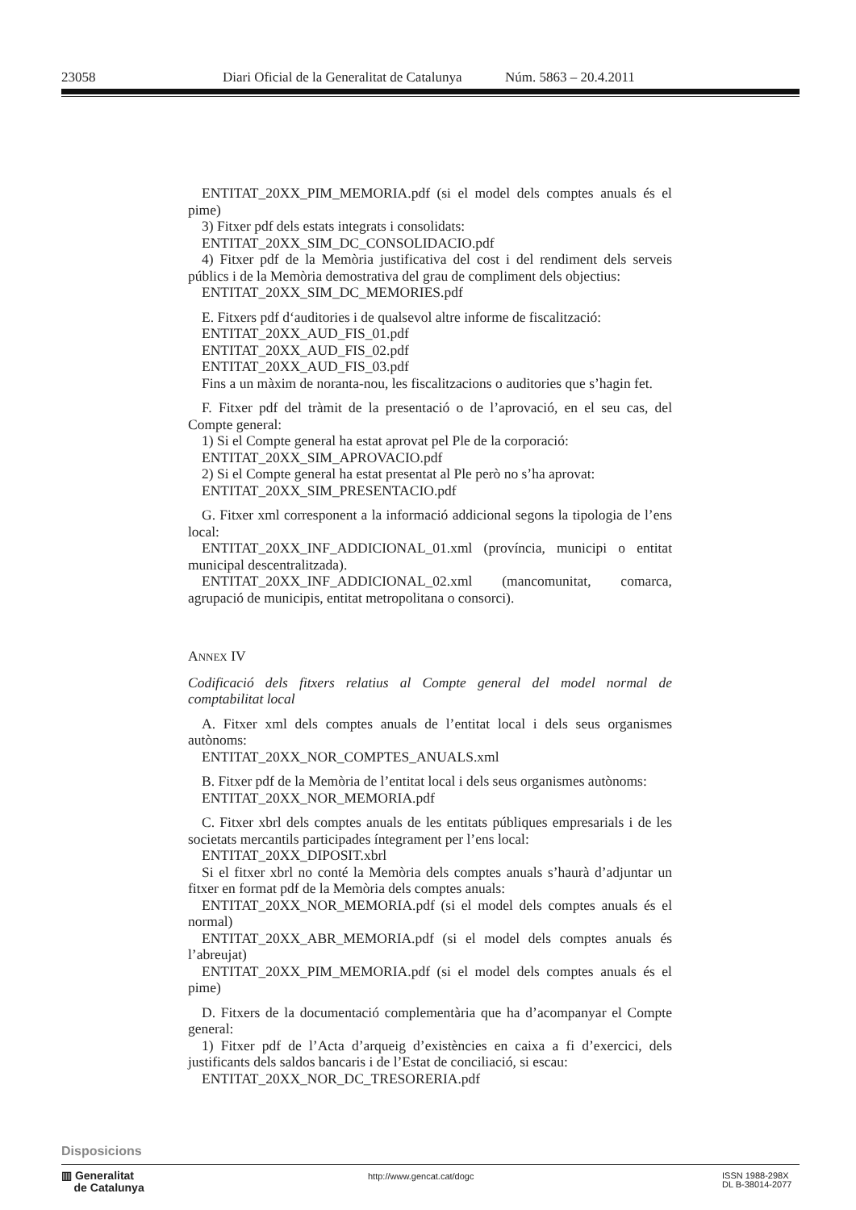23058 Diari Oficial de la Generalitat de Catalunya Núm. 5863 – 20.4.2011
ENTITAT_20XX_PIM_MEMORIA.pdf (si el model dels comptes anuals és el pime)
3) Fitxer pdf dels estats integrats i consolidats:
ENTITAT_20XX_SIM_DC_CONSOLIDACIO.pdf
4) Fitxer pdf de la Memòria justificativa del cost i del rendiment dels serveis públics i de la Memòria demostrativa del grau de compliment dels objectius:
ENTITAT_20XX_SIM_DC_MEMORIES.pdf
E. Fitxers pdf d‘auditories i de qualsevol altre informe de fiscalització:
ENTITAT_20XX_AUD_FIS_01.pdf
ENTITAT_20XX_AUD_FIS_02.pdf
ENTITAT_20XX_AUD_FIS_03.pdf
Fins a un màxim de noranta-nou, les fiscalitzacions o auditories que s’hagin fet.
F. Fitxer pdf del tràmit de la presentació o de l’aprovació, en el seu cas, del Compte general:
1) Si el Compte general ha estat aprovat pel Ple de la corporació:
ENTITAT_20XX_SIM_APROVACIO.pdf
2) Si el Compte general ha estat presentat al Ple però no s’ha aprovat:
ENTITAT_20XX_SIM_PRESENTACIO.pdf
G. Fitxer xml corresponent a la informació addicional segons la tipologia de l’ens local:
ENTITAT_20XX_INF_ADDICIONAL_01.xml (província, municipi o entitat municipal descentralitzada).
ENTITAT_20XX_INF_ADDICIONAL_02.xml (mancomunitat, comarca, agrupació de municipis, entitat metropolitana o consorci).
ANNEX IV
Codificació dels fitxers relatius al Compte general del model normal de comptabilitat local
A. Fitxer xml dels comptes anuals de l’entitat local i dels seus organismes autònoms:
ENTITAT_20XX_NOR_COMPTES_ANUALS.xml
B. Fitxer pdf de la Memòria de l’entitat local i dels seus organismes autònoms:
ENTITAT_20XX_NOR_MEMORIA.pdf
C. Fitxer xbrl dels comptes anuals de les entitats públiques empresarials i de les societats mercantils participades íntegrament per l’ens local:
ENTITAT_20XX_DIPOSIT.xbrl
Si el fitxer xbrl no conté la Memòria dels comptes anuals s’haurà d’adjuntar un fitxer en format pdf de la Memòria dels comptes anuals:
ENTITAT_20XX_NOR_MEMORIA.pdf (si el model dels comptes anuals és el normal)
ENTITAT_20XX_ABR_MEMORIA.pdf (si el model dels comptes anuals és l’abreujat)
ENTITAT_20XX_PIM_MEMORIA.pdf (si el model dels comptes anuals és el pime)
D. Fitxers de la documentació complementària que ha d’acompanyar el Compte general:
1) Fitxer pdf de l’Acta d’arqueig d’existències en caixa a fi d’exercici, dels justificants dels saldos bancaris i de l’Estat de conciliació, si escau:
ENTITAT_20XX_NOR_DC_TRESORERIA.pdf
Disposicions
▥ Generalitat
de Catalunya
http://www.gencat.cat/dogc
ISSN 1988-298X
DL B-38014-2077